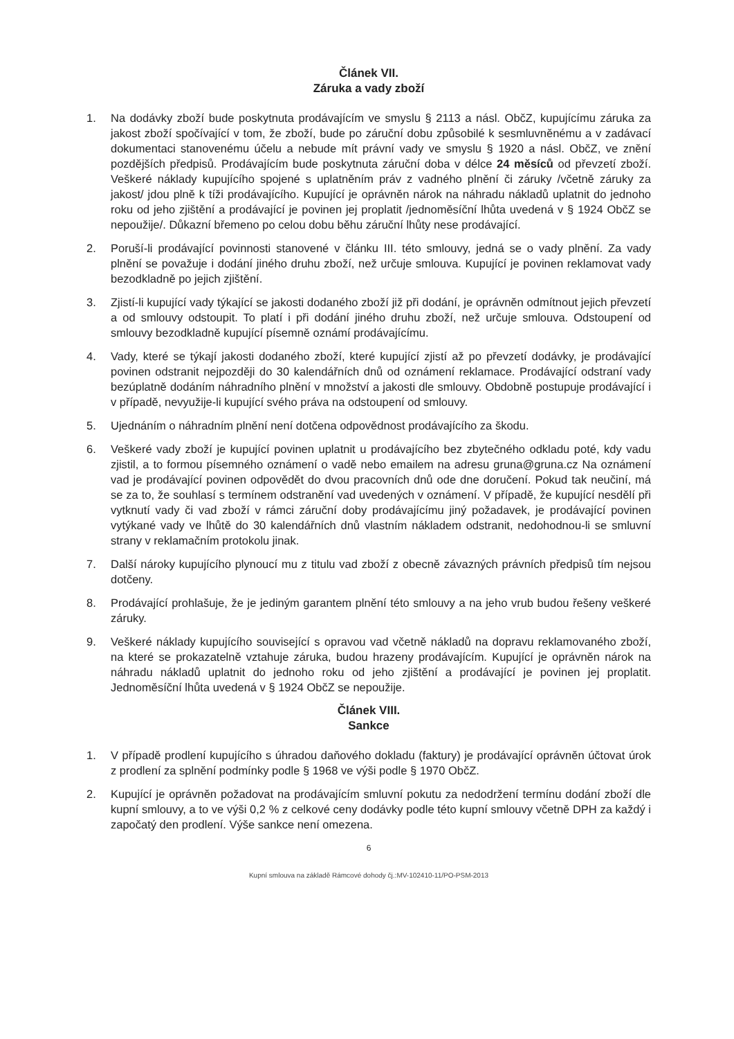Článek VII.
Záruka a vady zboží
1. Na dodávky zboží bude poskytnuta prodávajícím ve smyslu § 2113 a násl. ObčZ, kupujícímu záruka za jakost zboží spočívající v tom, že zboží, bude po záruční dobu způsobilé k sesmluvněnému a v zadávací dokumentaci stanovenému účelu a nebude mít právní vady ve smyslu § 1920 a násl. ObčZ, ve znění pozdějších předpisů. Prodávajícím bude poskytnuta záruční doba v délce 24 měsíců od převzetí zboží. Veškeré náklady kupujícího spojené s uplatněním práv z vadného plnění či záruky /včetně záruky za jakost/ jdou plně k tíži prodávajícího. Kupující je oprávněn nárok na náhradu nákladů uplatnit do jednoho roku od jeho zjištění a prodávající je povinen jej proplatit /jednoměsíční lhůta uvedená v § 1924 ObčZ se nepoužije/. Důkazní břemeno po celou dobu běhu záruční lhůty nese prodávající.
2. Poruší-li prodávající povinnosti stanovené v článku III. této smlouvy, jedná se o vady plnění. Za vady plnění se považuje i dodání jiného druhu zboží, než určuje smlouva. Kupující je povinen reklamovat vady bezodkladně po jejich zjištění.
3. Zjistí-li kupující vady týkající se jakosti dodaného zboží již při dodání, je oprávněn odmítnout jejich převzetí a od smlouvy odstoupit. To platí i při dodání jiného druhu zboží, než určuje smlouva. Odstoupení od smlouvy bezodkladně kupující písemně oznámí prodávajícímu.
4. Vady, které se týkají jakosti dodaného zboží, které kupující zjistí až po převzetí dodávky, je prodávající povinen odstranit nejpozději do 30 kalendářních dnů od oznámení reklamace. Prodávající odstraní vady bezúplatně dodáním náhradního plnění v množství a jakosti dle smlouvy. Obdobně postupuje prodávající i v případě, nevyužije-li kupující svého práva na odstoupení od smlouvy.
5. Ujednáním o náhradním plnění není dotčena odpovědnost prodávajícího za škodu.
6. Veškeré vady zboží je kupující povinen uplatnit u prodávajícího bez zbytečného odkladu poté, kdy vadu zjistil, a to formou písemného oznámení o vadě nebo emailem na adresu gruna@gruna.cz Na oznámení vad je prodávající povinen odpovědět do dvou pracovních dnů ode dne doručení. Pokud tak neučiní, má se za to, že souhlasí s termínem odstranění vad uvedených v oznámení. V případě, že kupující nesdělí při vytknutí vady či vad zboží v rámci záruční doby prodávajícímu jiný požadavek, je prodávající povinen vytýkané vady ve lhůtě do 30 kalendářních dnů vlastním nákladem odstranit, nedohodnou-li se smluvní strany v reklamačním protokolu jinak.
7. Další nároky kupujícího plynoucí mu z titulu vad zboží z obecně závazných právních předpisů tím nejsou dotčeny.
8. Prodávající prohlašuje, že je jediným garantem plnění této smlouvy a na jeho vrub budou řešeny veškeré záruky.
9. Veškeré náklady kupujícího související s opravou vad včetně nákladů na dopravu reklamovaného zboží, na které se prokazatelně vztahuje záruka, budou hrazeny prodávajícím. Kupující je oprávněn nárok na náhradu nákladů uplatnit do jednoho roku od jeho zjištění a prodávající je povinen jej proplatit. Jednoměsíční lhůta uvedená v § 1924 ObčZ se nepoužije.
Článek VIII.
Sankce
1. V případě prodlení kupujícího s úhradou daňového dokladu (faktury) je prodávající oprávněn účtovat úrok z prodlení za splnění podmínky podle § 1968 ve výši podle § 1970 ObčZ.
2. Kupující je oprávněn požadovat na prodávajícím smluvní pokutu za nedodržení termínu dodání zboží dle kupní smlouvy, a to ve výši 0,2 % z celkové ceny dodávky podle této kupní smlouvy včetně DPH za každý i započatý den prodlení. Výše sankce není omezena.
6
Kupní smlouva na základě Rámcové dohody čj.:MV-102410-11/PO-PSM-2013